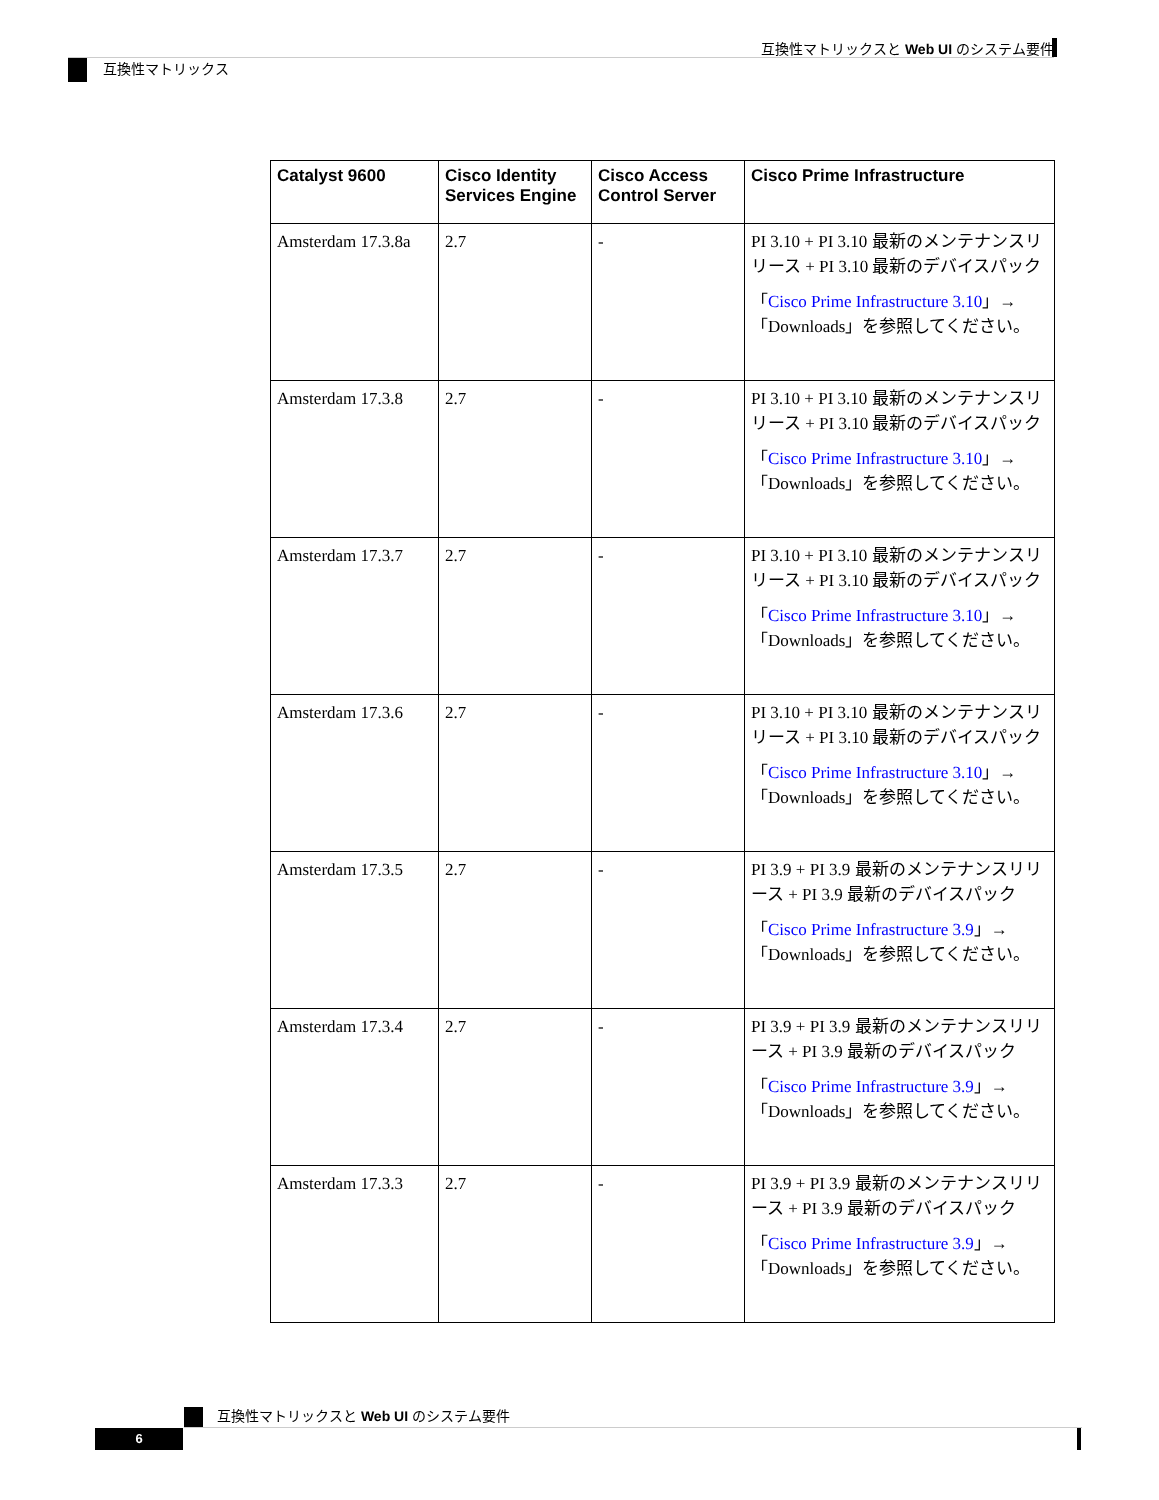互換性マトリックスと Web UI のシステム要件
互換性マトリックス
| Catalyst 9600 | Cisco Identity Services Engine | Cisco Access Control Server | Cisco Prime Infrastructure |
| --- | --- | --- | --- |
| Amsterdam 17.3.8a | 2.7 | - | PI 3.10 + PI 3.10 最新のメンテナンスリリース + PI 3.10 最新のデバイスパック 「 Cisco Prime Infrastructure 3.10 」→「Downloads」を参照してください。 |
| Amsterdam 17.3.8 | 2.7 | - | PI 3.10 + PI 3.10 最新のメンテナンスリリース + PI 3.10 最新のデバイスパック 「 Cisco Prime Infrastructure 3.10 」→「Downloads」を参照してください。 |
| Amsterdam 17.3.7 | 2.7 | - | PI 3.10 + PI 3.10 最新のメンテナンスリリース + PI 3.10 最新のデバイスパック 「 Cisco Prime Infrastructure 3.10 」→「Downloads」を参照してください。 |
| Amsterdam 17.3.6 | 2.7 | - | PI 3.10 + PI 3.10 最新のメンテナンスリリース + PI 3.10 最新のデバイスパック 「 Cisco Prime Infrastructure 3.10 」→「Downloads」を参照してください。 |
| Amsterdam 17.3.5 | 2.7 | - | PI 3.9 + PI 3.9 最新のメンテナンスリリース + PI 3.9 最新のデバイスパック 「 Cisco Prime Infrastructure 3.9 」→「Downloads」を参照してください。 |
| Amsterdam 17.3.4 | 2.7 | - | PI 3.9 + PI 3.9 最新のメンテナンスリリース + PI 3.9 最新のデバイスパック 「 Cisco Prime Infrastructure 3.9 」→「Downloads」を参照してください。 |
| Amsterdam 17.3.3 | 2.7 | - | PI 3.9 + PI 3.9 最新のメンテナンスリリース + PI 3.9 最新のデバイスパック 「 Cisco Prime Infrastructure 3.9 」→「Downloads」を参照してください。 |
互換性マトリックスと Web UI のシステム要件
6